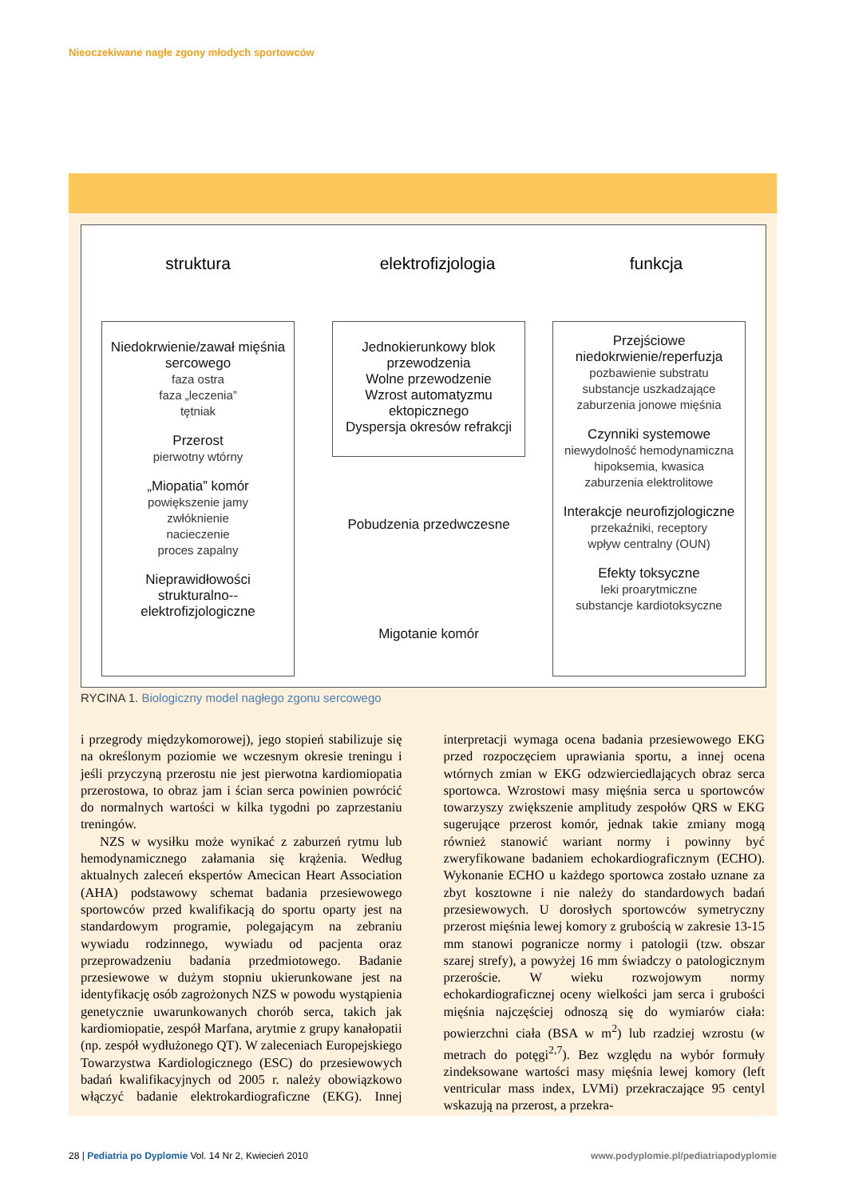Nieoczekiwane nagłe zgony młodych sportowców
struktura elektrofizjologia funkcja
Niedokrwienie/zawał mięśnia sercowego
faza ostra
faza „leczenia”
tętniak
Przerost
pierwotny wtórny
„Miopatia” komór
powiększenie jamy
zwłóknienie
nacieczenie
proces zapalny
Nieprawidłowości strukturalno--elektrofizjologiczne
Jednokierunkowy blok przewodzenia
Wolne przewodzenie
Wzrost automatyzmu ektopicznego
Dyspersja okresów refrakcji
Pobudzenia przedwczesne
Migotanie komór
Przejściowe niedokrwienie/reperfuzja
pozbawienie substratu
substancje uszkadzające
zaburzenia jonowe mięśnia
Czynniki systemowe
niewydolność hemodynamiczna
hipoksemia, kwasica
zaburzenia elektrolitowe
Interakcje neurofizjologiczne
przekaźniki, receptory
wpływ centralny (OUN)
Efekty toksyczne
leki proarytmiczne
substancje kardiotoksyczne
RYCINA 1. Biologiczny model nagłego zgonu sercowego
i przegrody międzykomorowej), jego stopień stabilizuje się na określonym poziomie we wczesnym okresie treningu i jeśli przyczyną przerostu nie jest pierwotna kardiomiopatia przerostowa, to obraz jam i ścian serca powinien powrócić do normalnych wartości w kilka tygodni po zaprzestaniu treningów.
NZS w wysiłku może wynikać z zaburzeń rytmu lub hemodynamicznego załamania się krążenia. Według aktualnych zaleceń ekspertów Amecican Heart Association (AHA) podstawowy schemat badania przesiewowego sportowców przed kwalifikacją do sportu oparty jest na standardowym programie, polegającym na zebraniu wywiadu rodzinnego, wywiadu od pacjenta oraz przeprowadzeniu badania przedmiotowego. Badanie przesiewowe w dużym stopniu ukierunkowane jest na identyfikację osób zagrożonych NZS w powodu wystąpienia genetycznie uwarunkowanych chorób serca, takich jak kardiomiopatie, zespół Marfana, arytmie z grupy kanałopatii (np. zespół wydłużonego QT). W zaleceniach Europejskiego Towarzystwa Kardiologicznego (ESC) do przesiewowych badań kwalifikacyjnych od 2005 r. należy obowiązkowo włączyć badanie elektrokardiograficzne (EKG). Innej interpretacji wymaga ocena badania przesiewowego EKG przed rozpoczęciem uprawiania sportu, a innej ocena wtórnych zmian w EKG odzwierciedlających obraz serca sportowca. Wzrostowi masy mięśnia serca u sportowców towarzyszy zwiększenie amplitudy zespołów QRS w EKG sugerujące przerost komór, jednak takie zmiany mogą również stanowić wariant normy i powinny być zweryfikowane badaniem echokardiograficznym (ECHO). Wykonanie ECHO u każdego sportowca zostało uznane za zbyt kosztowne i nie należy do standardowych badań przesiewowych. U dorosłych sportowców symetryczny przerost mięśnia lewej komory z grubością w zakresie 13-15 mm stanowi pogranicze normy i patologii (tzw. obszar szarej strefy), a powyżej 16 mm świadczy o patologicznym przeroście. W wieku rozwojowym normy echokardiograficznej oceny wielkości jam serca i grubości mięśnia najczęściej odnoszą się do wymiarów ciała: powierzchni ciała (BSA w m<sup>2</sup>) lub rzadziej wzrostu (w metrach do potęgi<sup>2,7</sup>). Bez względu na wybór formuły zindeksowane wartości masy mięśnia lewej komory (left ventricular mass index, LVMi) przekraczające 95 centyl wskazują na przerost, a przekra-
28 | Pediatria po Dyplomie Vol. 14 Nr 2, Kwiecień 2010
www.podyplomie.pl/pediatriapodyplomie